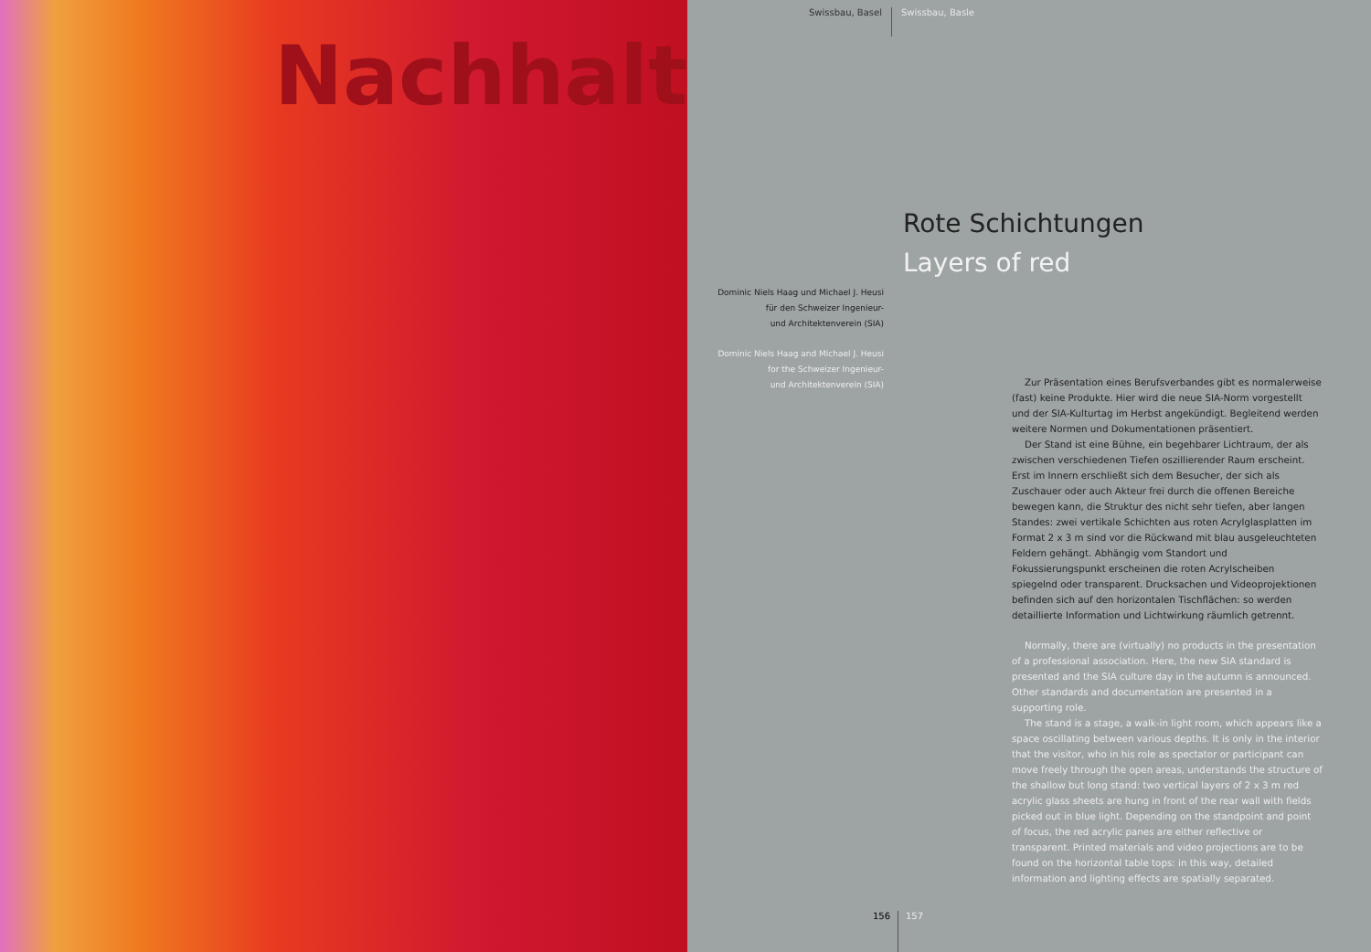Nachhalt
Swissbau, Basel Swissbau, Basle
Rote Schichtungen
Layers of red
Dominic Niels Haag und Michael J. Heusi
für den Schweizer Ingenieur-
und Architektenverein (SIA)
Dominic Niels Haag and Michael J. Heusi
for the Schweizer Ingenieur-
und Architektenverein (SIA)
Zur Präsentation eines Berufsverbandes gibt es normalerweise (fast) keine Produkte. Hier wird die neue SIA-Norm vorgestellt und der SIA-Kulturtag im Herbst angekündigt. Begleitend werden weitere Normen und Dokumentationen präsentiert.
Der Stand ist eine Bühne, ein begehbarer Lichtraum, der als zwischen verschiedenen Tiefen oszillierender Raum erscheint. Erst im Innern erschließt sich dem Besucher, der sich als Zuschauer oder auch Akteur frei durch die offenen Bereiche bewegen kann, die Struktur des nicht sehr tiefen, aber langen Standes: zwei vertikale Schichten aus roten Acrylglasplatten im Format 2 x 3 m sind vor die Rückwand mit blau ausgeleuchteten Feldern gehängt. Abhängig vom Standort und Fokussierungspunkt erscheinen die roten Acrylscheiben spiegelnd oder transparent. Drucksachen und Videoprojektionen befinden sich auf den horizontalen Tischflächen: so werden detaillierte Information und Lichtwirkung räumlich getrennt.
Normally, there are (virtually) no products in the presentation of a professional association. Here, the new SIA standard is presented and the SIA culture day in the autumn is announced. Other standards and documentation are presented in a supporting role.
The stand is a stage, a walk-in light room, which appears like a space oscillating between various depths. It is only in the interior that the visitor, who in his role as spectator or participant can move freely through the open areas, understands the structure of the shallow but long stand: two vertical layers of 2 x 3 m red acrylic glass sheets are hung in front of the rear wall with fields picked out in blue light. Depending on the standpoint and point of focus, the red acrylic panes are either reflective or transparent. Printed materials and video projections are to be found on the horizontal table tops: in this way, detailed information and lighting effects are spatially separated.
156
157